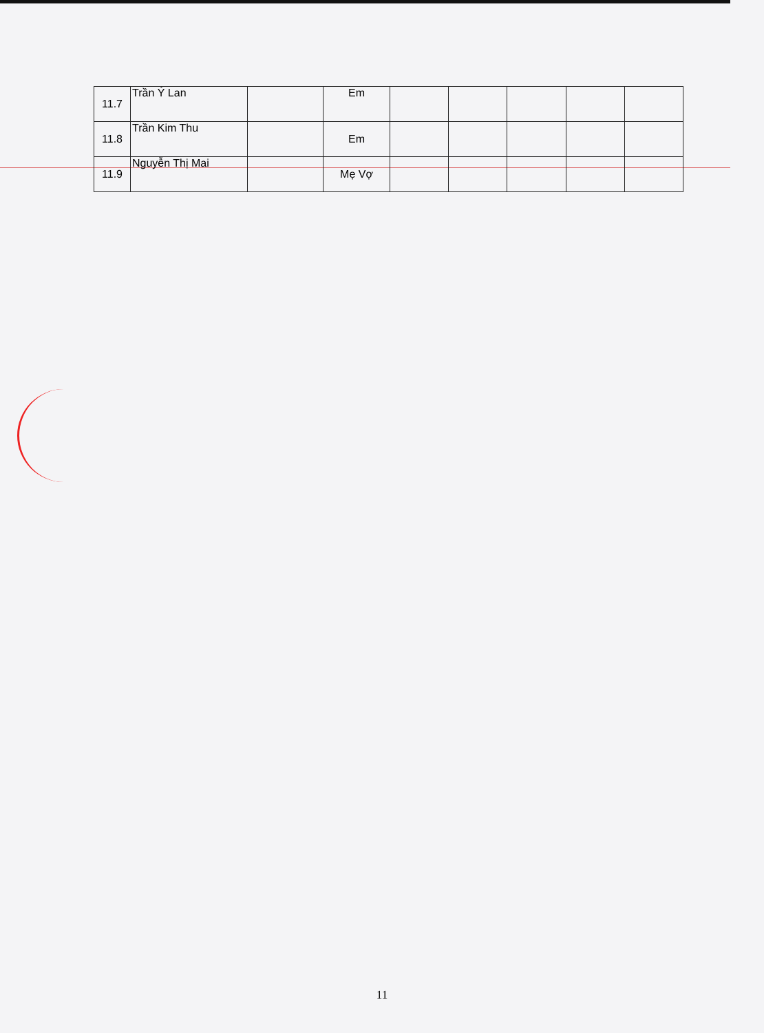| 11.7 | Trần Ý Lan | | Em | | | | | |
| 11.8 | Trần Kim Thu | | Em | | | | | |
| 11.9 | Nguyễn Thị Mai | | Mẹ Vợ | | | | | |
11